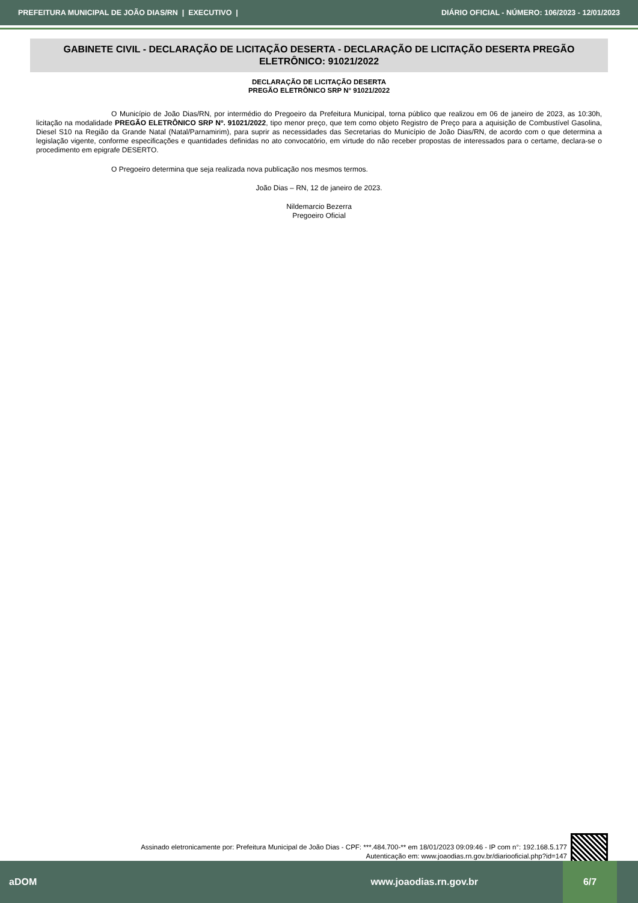PREFEITURA MUNICIPAL DE JOÃO DIAS/RN | EXECUTIVO | DIÁRIO OFICIAL - NÚMERO: 106/2023 - 12/01/2023
GABINETE CIVIL - DECLARAÇÃO DE LICITAÇÃO DESERTA - DECLARAÇÃO DE LICITAÇÃO DESERTA PREGÃO ELETRÔNICO: 91021/2022
DECLARAÇÃO DE LICITAÇÃO DESERTA
PREGÃO ELETRÔNICO SRP N° 91021/2022
O Município de João Dias/RN, por intermédio do Pregoeiro da Prefeitura Municipal, torna público que realizou em 06 de janeiro de 2023, as 10:30h, licitação na modalidade PREGÃO ELETRÔNICO SRP Nº. 91021/2022, tipo menor preço, que tem como objeto Registro de Preço para a aquisição de Combustível Gasolina, Diesel S10 na Região da Grande Natal (Natal/Parnamirim), para suprir as necessidades das Secretarias do Município de João Dias/RN, de acordo com o que determina a legislação vigente, conforme especificações e quantidades definidas no ato convocatório, em virtude do não receber propostas de interessados para o certame, declara-se o procedimento em epigrafe DESERTO.
O Pregoeiro determina que seja realizada nova publicação nos mesmos termos.
João Dias – RN, 12 de janeiro de 2023.
Nildemarcio Bezerra
Pregoeiro Oficial
Assinado eletronicamente por: Prefeitura Municipal de João Dias - CPF: ***.484.700-** em 18/01/2023 09:09:46 - IP com n°: 192.168.5.177
Autenticação em: www.joaodias.rn.gov.br/diariooficial.php?id=147
aDOM www.joaodias.rn.gov.br
6/7